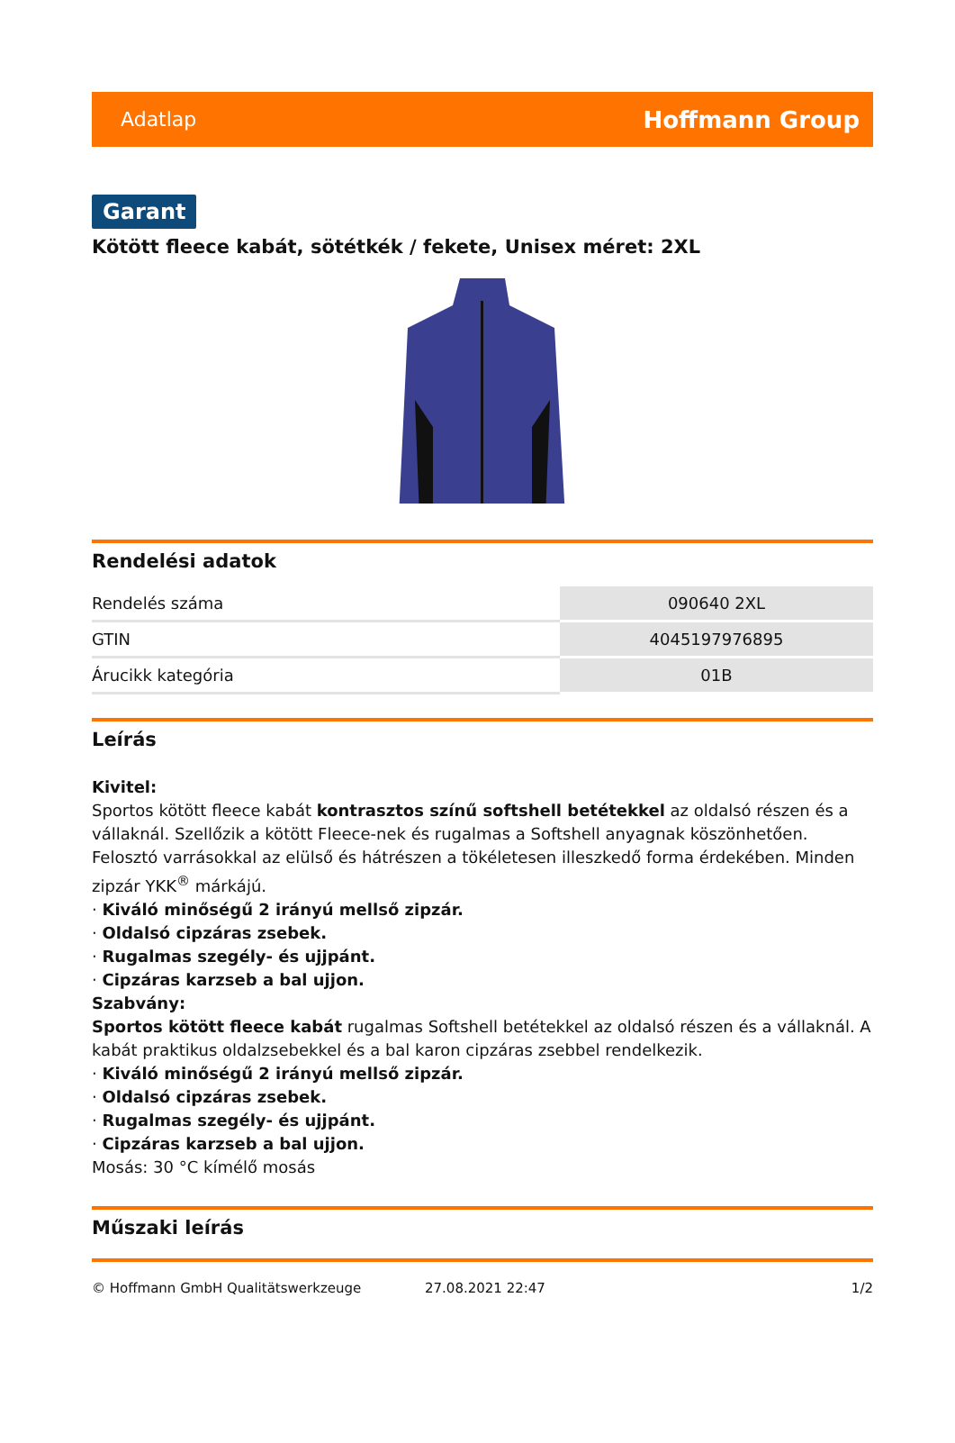Adatlap Hoffmann Group
Garant
Kötött fleece kabát, sötétkék / fekete, Unisex méret: 2XL
Rendelési adatok
| Rendelés száma | 090640 2XL |
| GTIN | 4045197976895 |
| Árucikk kategória | 01B |
Leírás
Kivitel:
Sportos kötött fleece kabát kontrasztos színű softshell betétekkel az oldalsó részen és a vállaknál. Szellőzik a kötött Fleece-nek és rugalmas a Softshell anyagnak köszönhetően. Felosztó varrásokkal az elülső és hátrészen a tökéletesen illeszkedő forma érdekében. Minden zipzár YKK<sup>®</sup> márkájú.
· Kiváló minőségű 2 irányú mellső zipzár.
· Oldalsó cipzáras zsebek.
· Rugalmas szegély- és ujjpánt.
· Cipzáras karzseb a bal ujjon.
Szabvány:
Sportos kötött fleece kabát rugalmas Softshell betétekkel az oldalsó részen és a vállaknál. A kabát praktikus oldalzsebekkel és a bal karon cipzáras zsebbel rendelkezik.
· Kiváló minőségű 2 irányú mellső zipzár.
· Oldalsó cipzáras zsebek.
· Rugalmas szegély- és ujjpánt.
· Cipzáras karzseb a bal ujjon.
Mosás: 30 °C kímélő mosás
Műszaki leírás
© Hoffmann GmbH Qualitätswerkzeuge 27.08.2021 22:47 1/2